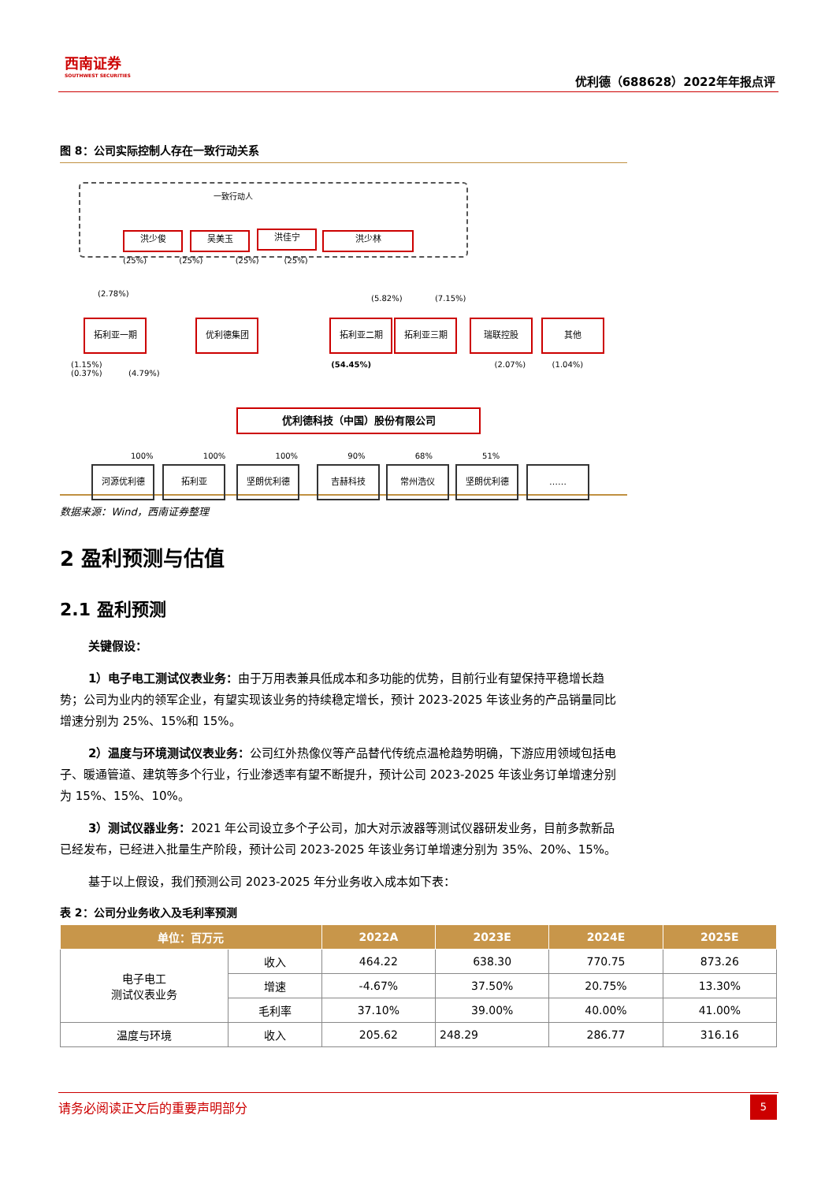西南证券
SOUTHWEST SECURITIES
优利德（688628）2022年年报点评
图 8：公司实际控制人存在一致行动关系
一致行动人
洪少俊 吴美玉 洪佳宁 洪少林
(25%) (25%) (25%) (25%)
(2.78%)
(5.82%) (7.15%)
拓利亚一期 优利德集团 拓利亚二期 拓利亚三期 瑞联控股 其他
(1.15%) (54.45%) (2.07%) (1.04%) (0.37%) (4.79%)
优利德科技（中国）股份有限公司
100% 100% 100% 90% 68% 51%
河源优利德 拓利亚 坚朗优利德 吉赫科技 常州浩仪 坚朗优利德 ……
数据来源：Wind，西南证券整理
2 盈利预测与估值
2.1 盈利预测
关键假设：
1）电子电工测试仪表业务：由于万用表兼具低成本和多功能的优势，目前行业有望保持平稳增长趋势；公司为业内的领军企业，有望实现该业务的持续稳定增长，预计 2023-2025 年该业务的产品销量同比增速分别为 25%、15%和 15%。
2）温度与环境测试仪表业务：公司红外热像仪等产品替代传统点温枪趋势明确，下游应用领域包括电子、暖通管道、建筑等多个行业，行业渗透率有望不断提升，预计公司 2023-2025 年该业务订单增速分别为 15%、15%、10%。
3）测试仪器业务：2021 年公司设立多个子公司，加大对示波器等测试仪器研发业务，目前多款新品已经发布，已经进入批量生产阶段，预计公司 2023-2025 年该业务订单增速分别为 35%、20%、15%。
基于以上假设，我们预测公司 2023-2025 年分业务收入成本如下表：
表 2：公司分业务收入及毛利率预测
| 单位：百万元 | | 2022A | 2023E | 2024E | 2025E |
| --- | --- | --- | --- | --- | --- |
| 电子电工 测试仪表业务 | 收入 | 464.22 | 638.30 | 770.75 | 873.26 |
| | 增速 | -4.67% | 37.50% | 20.75% | 13.30% |
| | 毛利率 | 37.10% | 39.00% | 40.00% | 41.00% |
| 温度与环境 | 收入 | 205.62 | 248.29 | 286.77 | 316.16 |
请务必阅读正文后的重要声明部分
5